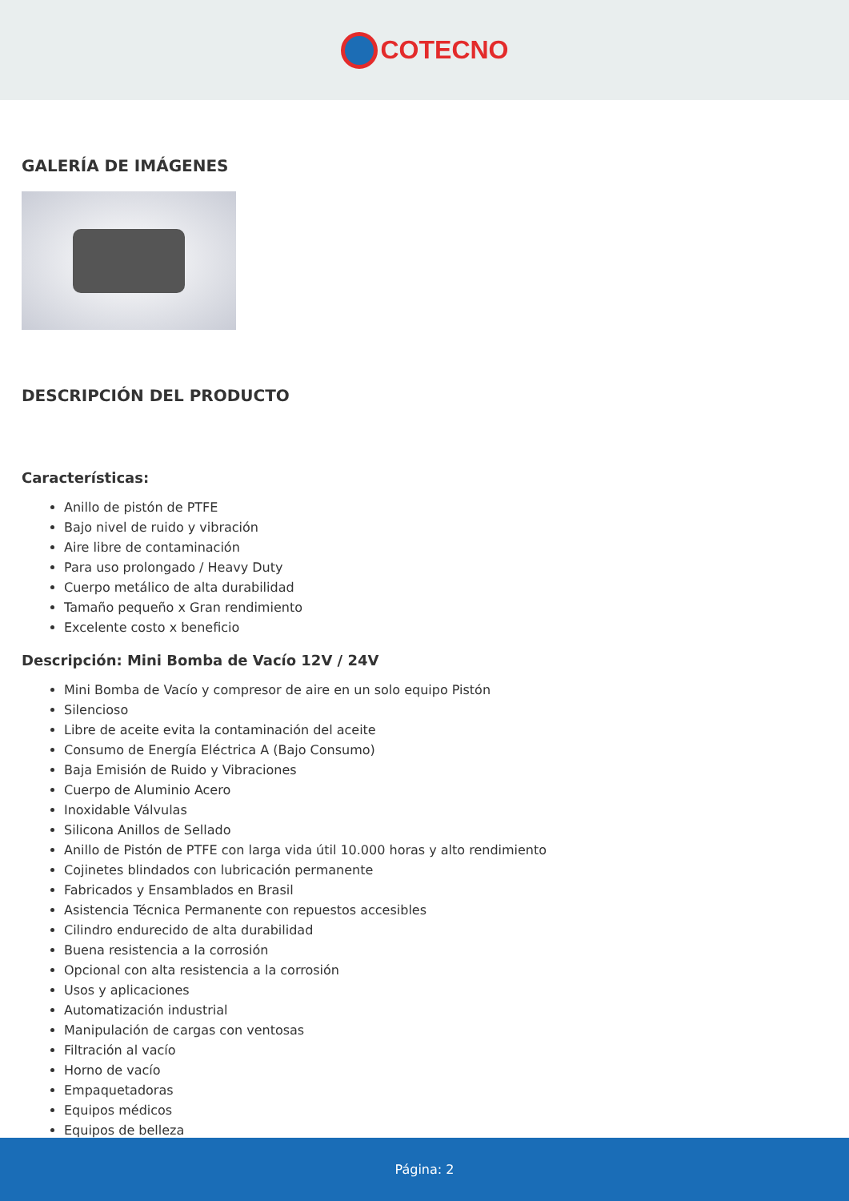COTECNO
GALERÍA DE IMÁGENES
DESCRIPCIÓN DEL PRODUCTO
Características:
Anillo de pistón de PTFE
Bajo nivel de ruido y vibración
Aire libre de contaminación
Para uso prolongado / Heavy Duty
Cuerpo metálico de alta durabilidad
Tamaño pequeño x Gran rendimiento
Excelente costo x beneficio
Descripción: Mini Bomba de Vacío 12V / 24V
Mini Bomba de Vacío y compresor de aire en un solo equipo Pistón
Silencioso
Libre de aceite evita la contaminación del aceite
Consumo de Energía Eléctrica A (Bajo Consumo)
Baja Emisión de Ruido y Vibraciones
Cuerpo de Aluminio Acero
Inoxidable Válvulas
Silicona Anillos de Sellado
Anillo de Pistón de PTFE con larga vida útil 10.000 horas y alto rendimiento
Cojinetes blindados con lubricación permanente
Fabricados y Ensamblados en Brasil
Asistencia Técnica Permanente con repuestos accesibles
Cilindro endurecido de alta durabilidad
Buena resistencia a la corrosión
Opcional con alta resistencia a la corrosión
Usos y aplicaciones
Automatización industrial
Manipulación de cargas con ventosas
Filtración al vacío
Horno de vacío
Empaquetadoras
Equipos médicos
Equipos de belleza
Página: 2